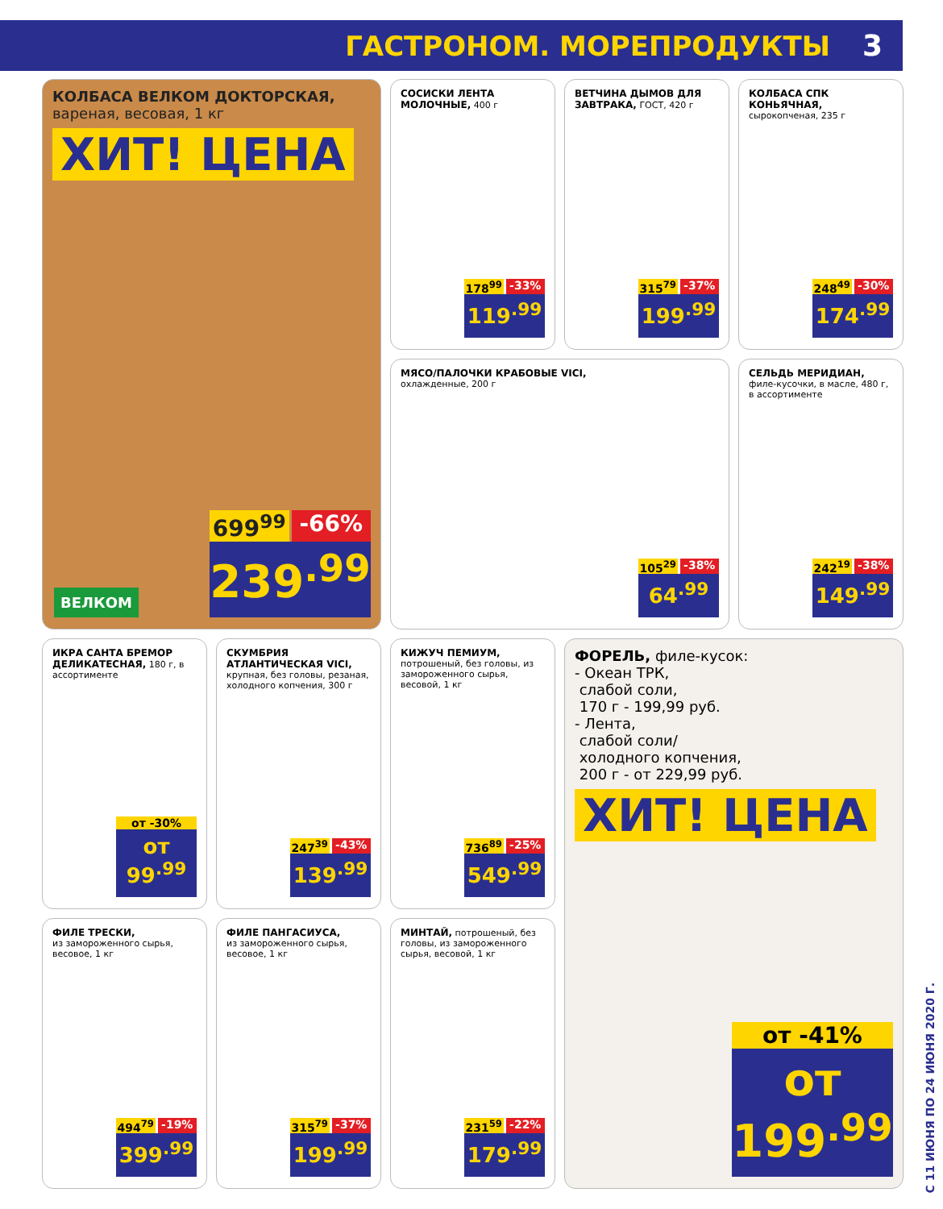ГАСТРОНОМ. МОРЕПРОДУКТЫ 3
КОЛБАСА ВЕЛКОМ ДОКТОРСКАЯ,
вареная, весовая, 1 кг
ХИТ! ЦЕНА
ВЕЛКОМ
699<sup>99</sup> -66%
239<sup>.99</sup>
СОСИСКИ ЛЕНТА МОЛОЧНЫЕ, 400 г
178<sup>99</sup> -33%
119<sup>.99</sup>
ВЕТЧИНА ДЫМОВ ДЛЯ ЗАВТРАКА, ГОСТ, 420 г
315<sup>79</sup> -37%
199<sup>.99</sup>
КОЛБАСА СПК КОНЬЯЧНАЯ, сырокопченая, 235 г
248<sup>49</sup> -30%
174<sup>.99</sup>
МЯСО/ПАЛОЧКИ КРАБОВЫЕ VICI,
охлажденные, 200 г
105<sup>29</sup> -38%
64<sup>.99</sup>
СЕЛЬДЬ МЕРИДИАН,
филе-кусочки, в масле, 480 г, в ассортименте
242<sup>19</sup> -38%
149<sup>.99</sup>
ИКРА САНТА БРЕМОР ДЕЛИКАТЕСНАЯ, 180 г, в ассортименте
от -30%
от 99<sup>.99</sup>
СКУМБРИЯ АТЛАНТИЧЕСКАЯ VICI, крупная, без головы, резаная, холодного копчения, 300 г
247<sup>39</sup> -43%
139<sup>.99</sup>
КИЖУЧ ПЕМИУМ, потрошеный, без головы, из замороженного сырья, весовой, 1 кг
736<sup>89</sup> -25%
549<sup>.99</sup>
ФОРЕЛЬ, филе-кусок:
- Океан ТРК,
слабой соли,
170 г - 199,99 руб.
- Лента,
слабой соли/
холодного копчения,
200 г - от 229,99 руб.
ХИТ! ЦЕНА
от -41%
от 199<sup>.99</sup>
ФИЛЕ ТРЕСКИ,
из замороженного сырья, весовое, 1 кг
494<sup>79</sup> -19%
399<sup>.99</sup>
ФИЛЕ ПАНГАСИУСА,
из замороженного сырья, весовое, 1 кг
315<sup>79</sup> -37%
199<sup>.99</sup>
МИНТАЙ, потрошеный, без головы, из замороженного сырья, весовой, 1 кг
231<sup>59</sup> -22%
179<sup>.99</sup>
С 11 ИЮНЯ ПО 24 ИЮНЯ 2020 Г.